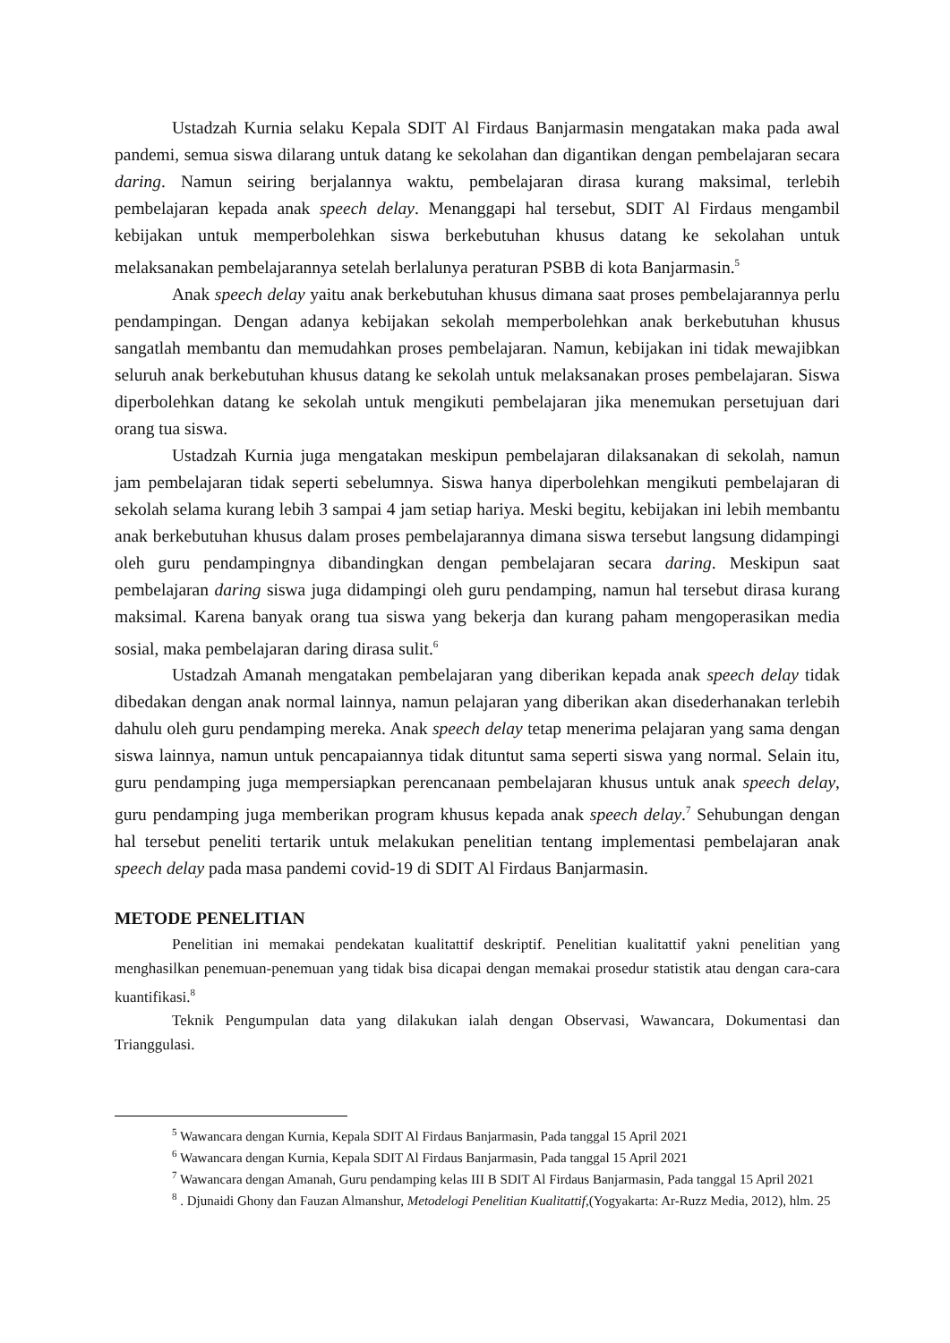Ustadzah Kurnia selaku Kepala SDIT Al Firdaus Banjarmasin mengatakan maka pada awal pandemi, semua siswa dilarang untuk datang ke sekolahan dan digantikan dengan pembelajaran secara daring. Namun seiring berjalannya waktu, pembelajaran dirasa kurang maksimal, terlebih pembelajaran kepada anak speech delay. Menanggapi hal tersebut, SDIT Al Firdaus mengambil kebijakan untuk memperbolehkan siswa berkebutuhan khusus datang ke sekolahan untuk melaksanakan pembelajarannya setelah berlalunya peraturan PSBB di kota Banjarmasin.<sup>5</sup>
Anak speech delay yaitu anak berkebutuhan khusus dimana saat proses pembelajarannya perlu pendampingan. Dengan adanya kebijakan sekolah memperbolehkan anak berkebutuhan khusus sangatlah membantu dan memudahkan proses pembelajaran. Namun, kebijakan ini tidak mewajibkan seluruh anak berkebutuhan khusus datang ke sekolah untuk melaksanakan proses pembelajaran. Siswa diperbolehkan datang ke sekolah untuk mengikuti pembelajaran jika menemukan persetujuan dari orang tua siswa.
Ustadzah Kurnia juga mengatakan meskipun pembelajaran dilaksanakan di sekolah, namun jam pembelajaran tidak seperti sebelumnya. Siswa hanya diperbolehkan mengikuti pembelajaran di sekolah selama kurang lebih 3 sampai 4 jam setiap hariya. Meski begitu, kebijakan ini lebih membantu anak berkebutuhan khusus dalam proses pembelajarannya dimana siswa tersebut langsung didampingi oleh guru pendampingnya dibandingkan dengan pembelajaran secara daring. Meskipun saat pembelajaran daring siswa juga didampingi oleh guru pendamping, namun hal tersebut dirasa kurang maksimal. Karena banyak orang tua siswa yang bekerja dan kurang paham mengoperasikan media sosial, maka pembelajaran daring dirasa sulit.<sup>6</sup>
Ustadzah Amanah mengatakan pembelajaran yang diberikan kepada anak speech delay tidak dibedakan dengan anak normal lainnya, namun pelajaran yang diberikan akan disederhanakan terlebih dahulu oleh guru pendamping mereka. Anak speech delay tetap menerima pelajaran yang sama dengan siswa lainnya, namun untuk pencapaiannya tidak dituntut sama seperti siswa yang normal. Selain itu, guru pendamping juga mempersiapkan perencanaan pembelajaran khusus untuk anak speech delay, guru pendamping juga memberikan program khusus kepada anak speech delay.<sup>7</sup> Sehubungan dengan hal tersebut peneliti tertarik untuk melakukan penelitian tentang implementasi pembelajaran anak speech delay pada masa pandemi covid-19 di SDIT Al Firdaus Banjarmasin.
METODE PENELITIAN
Penelitian ini memakai pendekatan kualitattif deskriptif. Penelitian kualitattif yakni penelitian yang menghasilkan penemuan-penemuan yang tidak bisa dicapai dengan memakai prosedur statistik atau dengan cara-cara kuantifikasi.<sup>8</sup>
Teknik Pengumpulan data yang dilakukan ialah dengan Observasi, Wawancara, Dokumentasi dan Trianggulasi.
<sup>5</sup> Wawancara dengan Kurnia, Kepala SDIT Al Firdaus Banjarmasin, Pada tanggal 15 April 2021
<sup>6</sup> Wawancara dengan Kurnia, Kepala SDIT Al Firdaus Banjarmasin, Pada tanggal 15 April 2021
<sup>7</sup> Wawancara dengan Amanah, Guru pendamping kelas III B SDIT Al Firdaus Banjarmasin, Pada tanggal 15 April 2021
<sup>8</sup> . Djunaidi Ghony dan Fauzan Almanshur, Metodelogi Penelitian Kualitattif,(Yogyakarta: Ar-Ruzz Media, 2012), hlm. 25